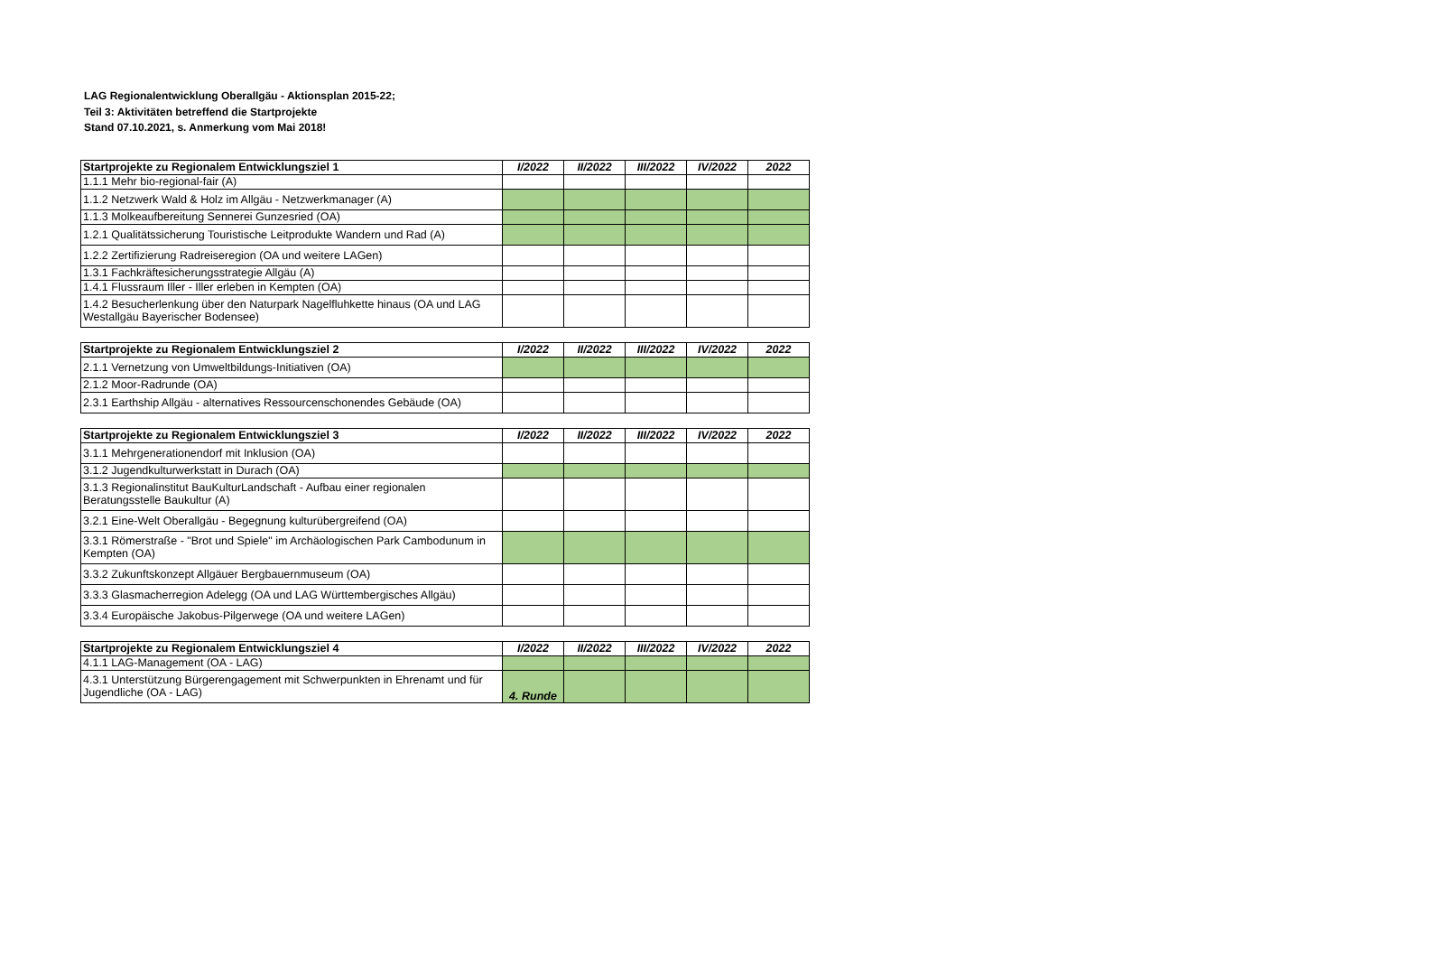LAG Regionalentwicklung Oberallgäu - Aktionsplan 2015-22;
Teil 3: Aktivitäten betreffend die Startprojekte
Stand 07.10.2021, s. Anmerkung vom Mai 2018!
| Startprojekte zu Regionalem Entwicklungsziel 1 | I/2022 | II/2022 | III/2022 | IV/2022 | 2022 |
| --- | --- | --- | --- | --- | --- |
| 1.1.1 Mehr bio-regional-fair (A) | | | | | |
| 1.1.2 Netzwerk Wald & Holz im Allgäu - Netzwerkmanager (A) | | | | | |
| 1.1.3 Molkeaufbereitung Sennerei Gunzesried (OA) | | | | | |
| 1.2.1 Qualitätssicherung Touristische Leitprodukte Wandern und Rad (A) | | | | | |
| 1.2.2 Zertifizierung Radreiseregion (OA und weitere LAGen) | | | | | |
| 1.3.1 Fachkräftesicherungsstrategie Allgäu (A) | | | | | |
| 1.4.1 Flussraum Iller - Iller erleben in Kempten (OA) | | | | | |
| 1.4.2 Besucherlenkung über den Naturpark Nagelfluhkette hinaus (OA und LAG Westallgäu Bayerischer Bodensee) | | | | | |
| Startprojekte zu Regionalem Entwicklungsziel 2 | I/2022 | II/2022 | III/2022 | IV/2022 | 2022 |
| --- | --- | --- | --- | --- | --- |
| 2.1.1 Vernetzung von Umweltbildungs-Initiativen (OA) | | | | | |
| 2.1.2 Moor-Radrunde (OA) | | | | | |
| 2.3.1 Earthship Allgäu - alternatives Ressourcenschonendes Gebäude (OA) | | | | | |
| Startprojekte zu Regionalem Entwicklungsziel 3 | I/2022 | II/2022 | III/2022 | IV/2022 | 2022 |
| --- | --- | --- | --- | --- | --- |
| 3.1.1 Mehrgenerationendorf mit Inklusion (OA) | | | | | |
| 3.1.2 Jugendkulturwerkstatt in Durach (OA) | | | | | |
| 3.1.3 Regionalinstitut BauKulturLandschaft - Aufbau einer regionalen Beratungsstelle Baukultur (A) | | | | | |
| 3.2.1 Eine-Welt Oberallgäu - Begegnung kulturübergreifend (OA) | | | | | |
| 3.3.1 Römerstraße - "Brot und Spiele" im Archäologischen Park Cambodunum in Kempten (OA) | | | | | |
| 3.3.2 Zukunftskonzept Allgäuer Bergbauernmuseum (OA) | | | | | |
| 3.3.3 Glasmacherregion Adelegg (OA und LAG Württembergisches Allgäu) | | | | | |
| 3.3.4 Europäische Jakobus-Pilgerwege (OA und weitere LAGen) | | | | | |
| Startprojekte zu Regionalem Entwicklungsziel 4 | I/2022 | II/2022 | III/2022 | IV/2022 | 2022 |
| --- | --- | --- | --- | --- | --- |
| 4.1.1 LAG-Management (OA - LAG) | | | | | |
| 4.3.1 Unterstützung Bürgerengagement mit Schwerpunkten in Ehrenamt und für Jugendliche (OA - LAG) | 4. Runde | | | | |